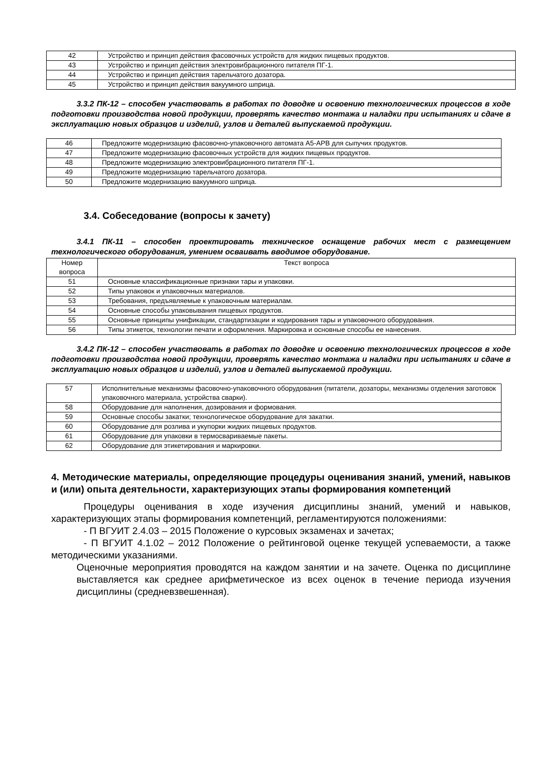| 42 | Устройство и принцип действия фасовочных устройств для жидких пищевых продуктов. |
| 43 | Устройство и принцип действия электровибрационного питателя ПГ-1. |
| 44 | Устройство и принцип действия тарельчатого дозатора. |
| 45 | Устройство и принцип действия вакуумного шприца. |
3.3.2 ПК-12 – способен участвовать в работах по доводке и освоению технологических процессов в ходе подготовки производства новой продукции, проверять качество монтажа и наладки при испытаниях и сдаче в эксплуатацию новых образцов и изделий, узлов и деталей выпускаемой продукции.
| 46 | Предложите модернизацию фасовочно-упаковочного автомата А5-АРВ для сыпучих продуктов. |
| 47 | Предложите модернизацию фасовочных устройств для жидких пищевых продуктов. |
| 48 | Предложите модернизацию электровибрационного питателя ПГ-1. |
| 49 | Предложите модернизацию тарельчатого дозатора. |
| 50 | Предложите модернизацию вакуумного шприца. |
3.4. Собеседование (вопросы к зачету)
3.4.1 ПК-11 – способен проектировать техническое оснащение рабочих мест с размещением технологического оборудования, умением осваивать вводимое оборудование.
| Номер вопроса | Текст вопроса |
| --- | --- |
| 51 | Основные классификационные признаки тары и упаковки. |
| 52 | Типы упаковок и упаковочных материалов. |
| 53 | Требования, предъявляемые к упаковочным материалам. |
| 54 | Основные способы упаковывания пищевых продуктов. |
| 55 | Основные принципы унификации, стандартизации и кодирования тары и упаковочного оборудования. |
| 56 | Типы этикеток, технологии печати и оформления. Маркировка и основные способы ее нанесения. |
3.4.2 ПК-12 – способен участвовать в работах по доводке и освоению технологических процессов в ходе подготовки производства новой продукции, проверять качество монтажа и наладки при испытаниях и сдаче в эксплуатацию новых образцов и изделий, узлов и деталей выпускаемой продукции.
| 57 | Исполнительные механизмы фасовочно-упаковочного оборудования (питатели, дозаторы, механизмы отделения заготовок упаковочного материала, устройства сварки). |
| 58 | Оборудование для наполнения, дозирования и формования. |
| 59 | Основные способы закатки; технологическое оборудование для закатки. |
| 60 | Оборудование для розлива и укупорки жидких пищевых продуктов. |
| 61 | Оборудование для упаковки в термосвариваемые пакеты. |
| 62 | Оборудование для этикетирования и маркировки. |
4. Методические материалы, определяющие процедуры оценивания знаний, умений, навыков и (или) опыта деятельности, характеризующих этапы формирования компетенций
Процедуры оценивания в ходе изучения дисциплины знаний, умений и навыков, характеризующих этапы формирования компетенций, регламентируются положениями:
- П ВГУИТ 2.4.03 – 2015 Положение о курсовых экзаменах и зачетах;
- П ВГУИТ 4.1.02 – 2012 Положение о рейтинговой оценке текущей успеваемости, а также методическими указаниями.
Оценочные мероприятия проводятся на каждом занятии и на зачете. Оценка по дисциплине выставляется как среднее арифметическое из всех оценок в течение периода изучения дисциплины (средневзвешенная).